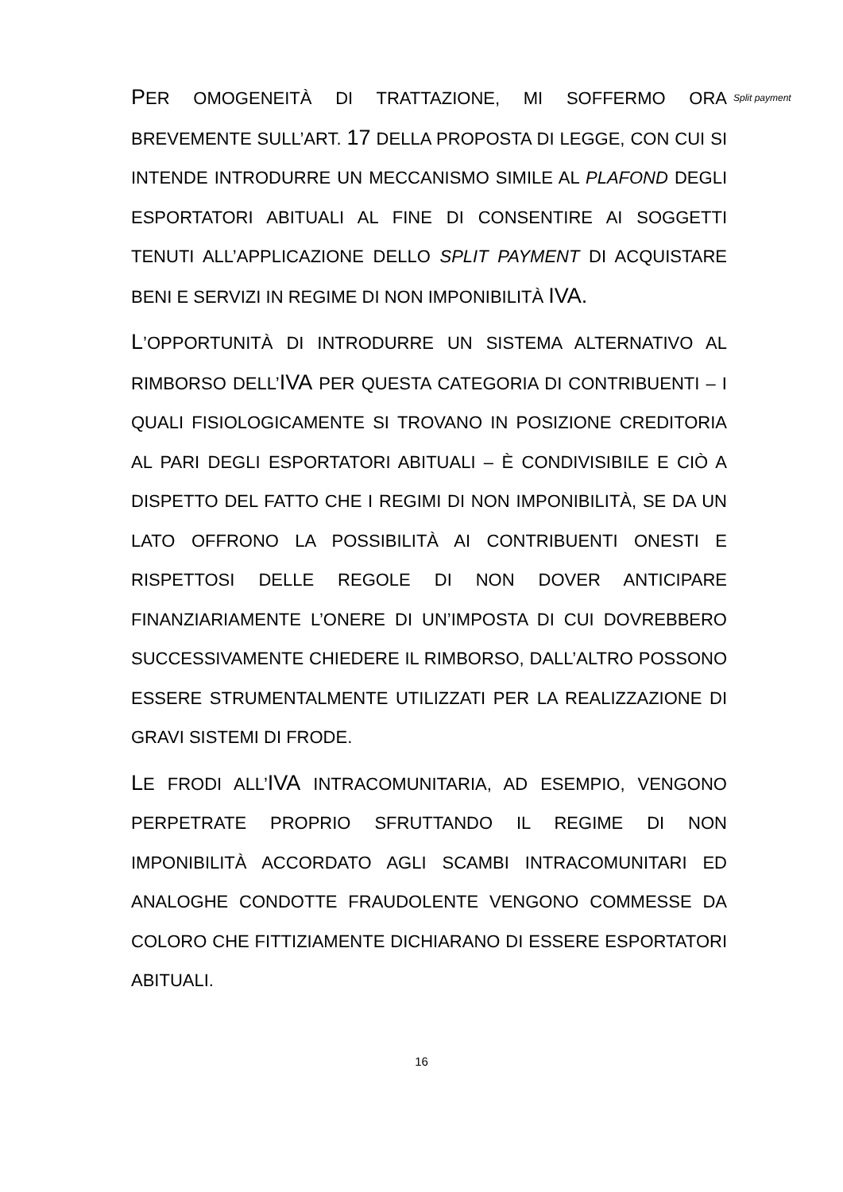PER OMOGENEITÀ DI TRATTAZIONE, MI SOFFERMO ORA BREVEMENTE SULL’ART. 17 DELLA PROPOSTA DI LEGGE, CON CUI SI INTENDE INTRODURRE UN MECCANISMO SIMILE AL PLAFOND DEGLI ESPORTATORI ABITUALI AL FINE DI CONSENTIRE AI SOGGETTI TENUTI ALL’APPLICAZIONE DELLO SPLIT PAYMENT DI ACQUISTARE BENI E SERVIZI IN REGIME DI NON IMPONIBILITÀ IVA.
L’OPPORTUNITÀ DI INTRODURRE UN SISTEMA ALTERNATIVO AL RIMBORSO DELL’IVA PER QUESTA CATEGORIA DI CONTRIBUENTI – I QUALI FISIOLOGICAMENTE SI TROVANO IN POSIZIONE CREDITORIA AL PARI DEGLI ESPORTATORI ABITUALI – È CONDIVISIBILE E CIÒ A DISPETTO DEL FATTO CHE I REGIMI DI NON IMPONIBILITÀ, SE DA UN LATO OFFRONO LA POSSIBILITÀ AI CONTRIBUENTI ONESTI E RISPETTOSI DELLE REGOLE DI NON DOVER ANTICIPARE FINANZIARIAMENTE L’ONERE DI UN’IMPOSTA DI CUI DOVREBBERO SUCCESSIVAMENTE CHIEDERE IL RIMBORSO, DALL’ALTRO POSSONO ESSERE STRUMENTALMENTE UTILIZZATI PER LA REALIZZAZIONE DI GRAVI SISTEMI DI FRODE.
LE FRODI ALL’IVA INTRACOMUNITARIA, AD ESEMPIO, VENGONO PERPETRATE PROPRIO SFRUTTANDO IL REGIME DI NON IMPONIBILITÀ ACCORDATO AGLI SCAMBI INTRACOMUNITARI ED ANALOGHE CONDOTTE FRAUDOLENTE VENGONO COMMESSE DA COLORO CHE FITTIZIAMENTE DICHIARANO DI ESSERE ESPORTATORI ABITUALI.
Split payment
16